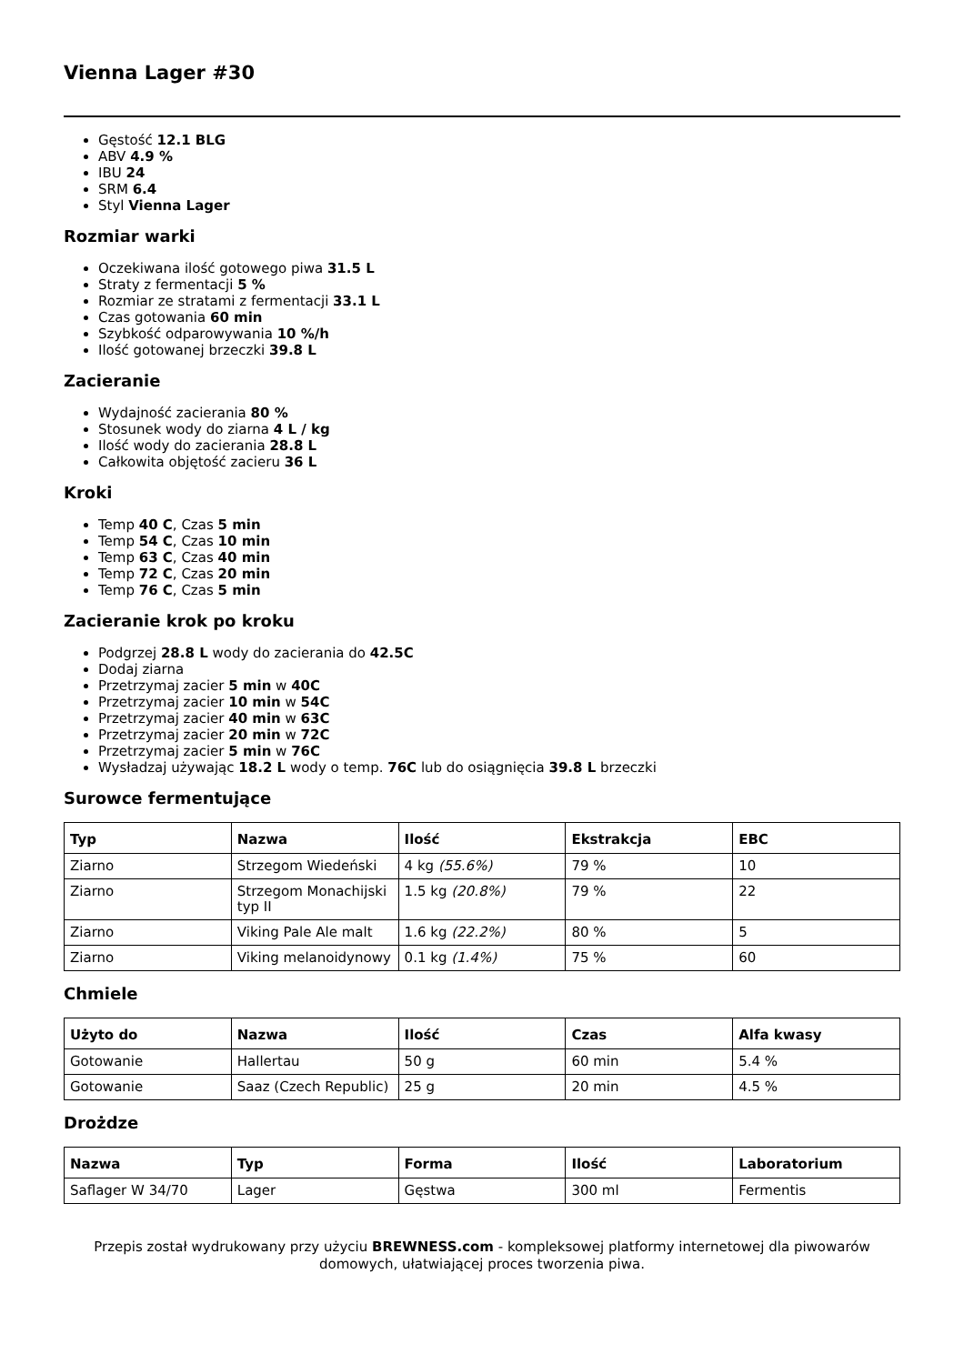Vienna Lager #30
Gęstość 12.1 BLG
ABV 4.9 %
IBU 24
SRM 6.4
Styl Vienna Lager
Rozmiar warki
Oczekiwana ilość gotowego piwa 31.5 L
Straty z fermentacji 5 %
Rozmiar ze stratami z fermentacji 33.1 L
Czas gotowania 60 min
Szybkość odparowywania 10 %/h
Ilość gotowanej brzeczki 39.8 L
Zacieranie
Wydajność zacierania 80 %
Stosunek wody do ziarna 4 L / kg
Ilość wody do zacierania 28.8 L
Całkowita objętość zacieru 36 L
Kroki
Temp 40 C, Czas 5 min
Temp 54 C, Czas 10 min
Temp 63 C, Czas 40 min
Temp 72 C, Czas 20 min
Temp 76 C, Czas 5 min
Zacieranie krok po kroku
Podgrzej 28.8 L wody do zacierania do 42.5C
Dodaj ziarna
Przetrzymaj zacier 5 min w 40C
Przetrzymaj zacier 10 min w 54C
Przetrzymaj zacier 40 min w 63C
Przetrzymaj zacier 20 min w 72C
Przetrzymaj zacier 5 min w 76C
Wysładzaj używając 18.2 L wody o temp. 76C lub do osiągnięcia 39.8 L brzeczki
Surowce fermentujące
| Typ | Nazwa | Ilość | Ekstrakcja | EBC |
| --- | --- | --- | --- | --- |
| Ziarno | Strzegom Wiedeński | 4 kg (55.6%) | 79 % | 10 |
| Ziarno | Strzegom Monachijski typ II | 1.5 kg (20.8%) | 79 % | 22 |
| Ziarno | Viking Pale Ale malt | 1.6 kg (22.2%) | 80 % | 5 |
| Ziarno | Viking melanoidynowy | 0.1 kg (1.4%) | 75 % | 60 |
Chmiele
| Użyto do | Nazwa | Ilość | Czas | Alfa kwasy |
| --- | --- | --- | --- | --- |
| Gotowanie | Hallertau | 50 g | 60 min | 5.4 % |
| Gotowanie | Saaz (Czech Republic) | 25 g | 20 min | 4.5 % |
Drożdze
| Nazwa | Typ | Forma | Ilość | Laboratorium |
| --- | --- | --- | --- | --- |
| Saflager W 34/70 | Lager | Gęstwa | 300 ml | Fermentis |
Przepis został wydrukowany przy użyciu BREWNESS.com - kompleksowej platformy internetowej dla piwowarów domowych, ułatwiającej proces tworzenia piwa.